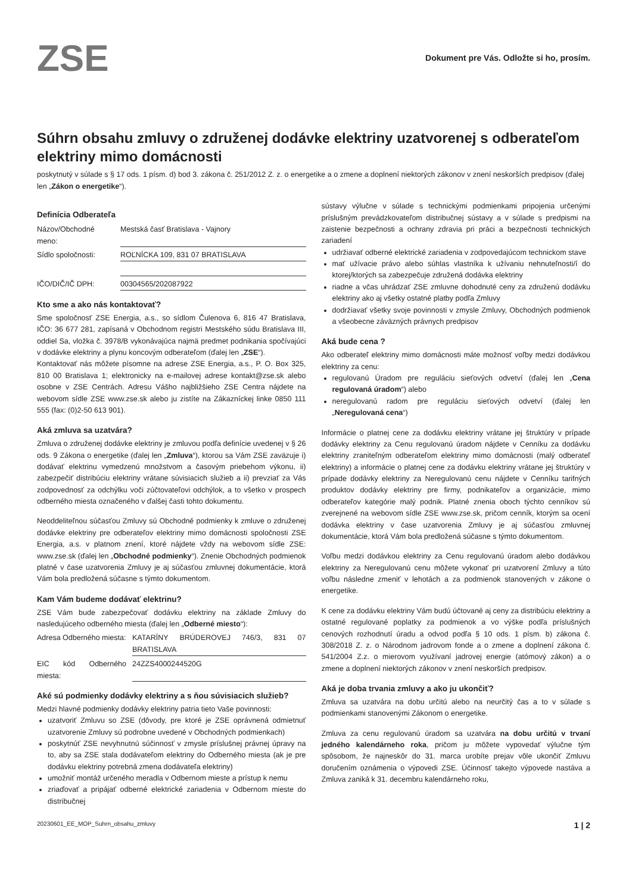ZSE
Dokument pre Vás. Odložte si ho, prosím.
Súhrn obsahu zmluvy o združenej dodávke elektriny uzatvorenej s odberateľom elektriny mimo domácnosti
poskytnutý v súlade s § 17 ods. 1 písm. d) bod 3. zákona č. 251/2012 Z. z. o energetike a o zmene a doplnení niektorých zákonov v znení neskorších predpisov (ďalej len „Zákon o energetike“).
Definícia Odberateľa
Názov/Obchodné meno: Mestská časť Bratislava - Vajnory
Sídlo spoločnosti: ROĽNÍCKA 109, 831 07 BRATISLAVA
IČO/DIČ/IČ DPH: 00304565/202087922
Kto sme a ako nás kontaktovať?
Sme spoločnosť ZSE Energia, a.s., so sídlom Čulenova 6, 816 47 Bratislava, IČO: 36 677 281, zapísaná v Obchodnom registri Mestského súdu Bratislava III, oddiel Sa, vložka č. 3978/B vykonávajúca najmä predmet podnikania spočívajúci v dodávke elektriny a plynu koncovým odberateľom (ďalej len „ZSE“).
Kontaktovať nás môžete písomne na adrese ZSE Energia, a.s., P. O. Box 325, 810 00 Bratislava 1; elektronicky na e-mailovej adrese kontakt@zse.sk alebo osobne v ZSE Centrách. Adresu Vášho najbližšieho ZSE Centra nájdete na webovom sídle ZSE www.zse.sk alebo ju zistíte na Zákazníckej linke 0850 111 555 (fax: (0)2-50 613 901).
Aká zmluva sa uzatvára?
Zmluva o združenej dodávke elektriny je zmluvou podľa definície uvedenej v § 26 ods. 9 Zákona o energetike (ďalej len „Zmluva“), ktorou sa Vám ZSE zaväzuje i) dodávať elektrinu vymedzenú množstvom a časovým priebehom výkonu, ii) zabezpečiť distribúciu elektriny vrátane súvisiacich služieb a ii) prevziať za Vás zodpovednosť za odchýlku voči zúčtovateľovi odchýlok, a to všetko v prospech odberného miesta označeného v ďalšej časti tohto dokumentu.
Neoddeliteľnou súčasťou Zmluvy sú Obchodné podmienky k zmluve o združenej dodávke elektriny pre odberateľov elektriny mimo domácnosti spoločnosti ZSE Energia, a.s. v platnom znení, ktoré nájdete vždy na webovom sídle ZSE: www.zse.sk (ďalej len „Obchodné podmienky“). Znenie Obchodných podmienok platné v čase uzatvorenia Zmluvy je aj súčasťou zmluvnej dokumentácie, ktorá Vám bola predložená súčasne s týmto dokumentom.
Kam Vám budeme dodávať elektrinu?
ZSE Vám bude zabezpečovať dodávku elektriny na základe Zmluvy do nasledujúceho odberného miesta (ďalej len „Odberné miesto“):
Adresa Odberného miesta: KATARÍNY BRÚDEROVEJ 746/3, 831 07 BRATISLAVA
EIC kód Odberného miesta: 24ZZS4000244520G
Aké sú podmienky dodávky elektriny a s ňou súvisiacich služieb?
Medzi hlavné podmienky dodávky elektriny patria tieto Vaše povinnosti:
uzatvoriť Zmluvu so ZSE (dôvody, pre ktoré je ZSE oprávnená odmietnuť uzatvorenie Zmluvy sú podrobne uvedené v Obchodných podmienkach)
poskytnúť ZSE nevyhnutnú súčinnosť v zmysle príslušnej právnej úpravy na to, aby sa ZSE stala dodávateľom elektriny do Odberného miesta (ak je pre dodávku elektriny potrebná zmena dodávateľa elektriny)
umožniť montáž určeného meradla v Odbernom mieste a prístup k nemu
zriaďovať a pripájať odberné elektrické zariadenia v Odbernom mieste do distribučnej
sústavy výlučne v súlade s technickými podmienkami pripojenia určenými príslušným prevádzkovateľom distribučnej sústavy a v súlade s predpismi na zaistenie bezpečnosti a ochrany zdravia pri práci a bezpečnosti technických zariadení
udržiavať odberné elektrické zariadenia v zodpovedajúcom technickom stave
mať užívacie právo alebo súhlas vlastníka k užívaniu nehnuteľnosti/í do ktorej/ktorých sa zabezpečuje združená dodávka elektriny
riadne a včas uhrádzať ZSE zmluvne dohodnuté ceny za združenú dodávku elektriny ako aj všetky ostatné platby podľa Zmluvy
dodržiavať všetky svoje povinnosti v zmysle Zmluvy, Obchodných podmienok a všeobecne záväzných právnych predpisov
Aká bude cena ?
Ako odberateľ elektriny mimo domácnosti máte možnosť voľby medzi dodávkou elektriny za cenu:
regulovanú Úradom pre reguláciu sieťových odvetví (ďalej len „Cena regulovaná úradom“) alebo
neregulovanú radom pre reguláciu sieťových odvetví (ďalej len „Neregulovaná cena“)
Informácie o platnej cene za dodávku elektriny vrátane jej štruktúry v prípade dodávky elektriny za Cenu regulovanú úradom nájdete v Cenníku za dodávku elektriny zraniteľným odberateľom elektriny mimo domácnosti (malý odberateľ elektriny) a informácie o platnej cene za dodávku elektriny vrátane jej štruktúry v prípade dodávky elektriny za Neregulovanú cenu nájdete v Cenníku tarifných produktov dodávky elektriny pre firmy, podnikateľov a organizácie, mimo odberateľov kategórie malý podnik. Platné znenia oboch týchto cenníkov sú zverejnené na webovom sídle ZSE www.zse.sk, pričom cenník, ktorým sa ocení dodávka elektriny v čase uzatvorenia Zmluvy je aj súčasťou zmluvnej dokumentácie, ktorá Vám bola predložená súčasne s týmto dokumentom.
Voľbu medzi dodávkou elektriny za Cenu regulovanú úradom alebo dodávkou elektriny za Neregulovanú cenu môžete vykonať pri uzatvorení Zmluvy a túto voľbu následne zmeniť v lehotách a za podmienok stanovených v zákone o energetike.
K cene za dodávku elektriny Vám budú účtované aj ceny za distribúciu elektriny a ostatné regulované poplatky za podmienok a vo výške podľa príslušných cenových rozhodnutí úradu a odvod podľa § 10 ods. 1 písm. b) zákona č. 308/2018 Z. z. o Národnom jadrovom fonde a o zmene a doplnení zákona č. 541/2004 Z.z. o mierovom využívaní jadrovej energie (atómový zákon) a o zmene a doplnení niektorých zákonov v znení neskorších predpisov.
Aká je doba trvania zmluvy a ako ju ukončiť?
Zmluva sa uzatvára na dobu určitú alebo na neurčitý čas a to v súlade s podmienkami stanovenými Zákonom o energetike.
Zmluva za cenu regulovanú úradom sa uzatvára na dobu určitú v trvaní jedného kalendárneho roka, pričom ju môžete vypovedať výlučne tým spôsobom, že najneskôr do 31. marca urobíte prejav vôle ukončiť Zmluvu doručením oznámenia o výpovedi ZSE. Účinnosť takejto výpovede nastáva a Zmluva zaniká k 31. decembru kalendárneho roku,
20230601_EE_MOP_Suhrn_obsahu_zmluvy 1 | 2